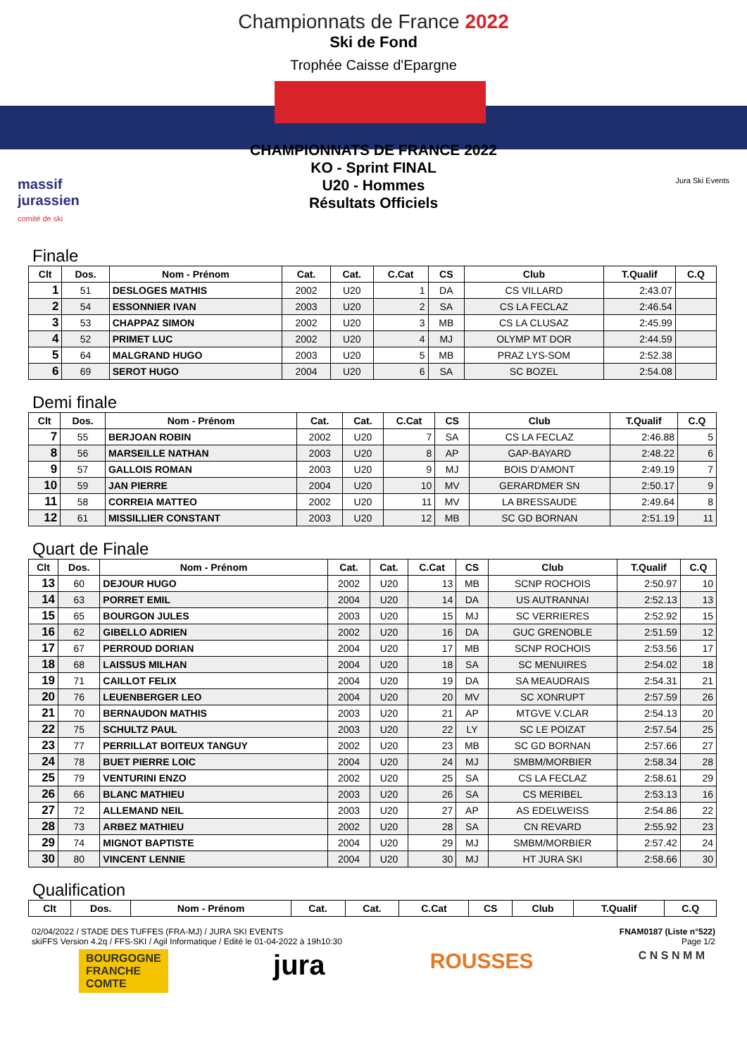Championnats de France 2022
Ski de Fond
Trophée Caisse d'Epargne
CHAMPIONNATS DE FRANCE 2022
KO - Sprint FINAL
U20 - Hommes
Résultats Officiels
massif
jurassien
comité de ski
Jura Ski Events
Finale
| Clt | Dos. | Nom - Prénom | Cat. | Cat. | C.Cat | CS | Club | T.Qualif | C.Q |
| --- | --- | --- | --- | --- | --- | --- | --- | --- | --- |
| 1 | 51 | DESLOGES MATHIS | 2002 | U20 | 1 | DA | CS VILLARD | 2:43.07 | |
| 2 | 54 | ESSONNIER IVAN | 2003 | U20 | 2 | SA | CS LA FECLAZ | 2:46.54 | |
| 3 | 53 | CHAPPAZ SIMON | 2002 | U20 | 3 | MB | CS LA CLUSAZ | 2:45.99 | |
| 4 | 52 | PRIMET LUC | 2002 | U20 | 4 | MJ | OLYMP MT DOR | 2:44.59 | |
| 5 | 64 | MALGRAND HUGO | 2003 | U20 | 5 | MB | PRAZ LYS-SOM | 2:52.38 | |
| 6 | 69 | SEROT HUGO | 2004 | U20 | 6 | SA | SC BOZEL | 2:54.08 | |
Demi finale
| Clt | Dos. | Nom - Prénom | Cat. | Cat. | C.Cat | CS | Club | T.Qualif | C.Q |
| --- | --- | --- | --- | --- | --- | --- | --- | --- | --- |
| 7 | 55 | BERJOAN ROBIN | 2002 | U20 | 7 | SA | CS LA FECLAZ | 2:46.88 | 5 |
| 8 | 56 | MARSEILLE NATHAN | 2003 | U20 | 8 | AP | GAP-BAYARD | 2:48.22 | 6 |
| 9 | 57 | GALLOIS ROMAN | 2003 | U20 | 9 | MJ | BOIS D'AMONT | 2:49.19 | 7 |
| 10 | 59 | JAN PIERRE | 2004 | U20 | 10 | MV | GERARDMER SN | 2:50.17 | 9 |
| 11 | 58 | CORREIA MATTEO | 2002 | U20 | 11 | MV | LA BRESSAUDE | 2:49.64 | 8 |
| 12 | 61 | MISSILLIER CONSTANT | 2003 | U20 | 12 | MB | SC GD BORNAN | 2:51.19 | 11 |
Quart de Finale
| Clt | Dos. | Nom - Prénom | Cat. | Cat. | C.Cat | CS | Club | T.Qualif | C.Q |
| --- | --- | --- | --- | --- | --- | --- | --- | --- | --- |
| 13 | 60 | DEJOUR HUGO | 2002 | U20 | 13 | MB | SCNP ROCHOIS | 2:50.97 | 10 |
| 14 | 63 | PORRET EMIL | 2004 | U20 | 14 | DA | US AUTRANNAI | 2:52.13 | 13 |
| 15 | 65 | BOURGON JULES | 2003 | U20 | 15 | MJ | SC VERRIERES | 2:52.92 | 15 |
| 16 | 62 | GIBELLO ADRIEN | 2002 | U20 | 16 | DA | GUC GRENOBLE | 2:51.59 | 12 |
| 17 | 67 | PERROUD DORIAN | 2004 | U20 | 17 | MB | SCNP ROCHOIS | 2:53.56 | 17 |
| 18 | 68 | LAISSUS MILHAN | 2004 | U20 | 18 | SA | SC MENUIRES | 2:54.02 | 18 |
| 19 | 71 | CAILLOT FELIX | 2004 | U20 | 19 | DA | SA MEAUDRAIS | 2:54.31 | 21 |
| 20 | 76 | LEUENBERGER LEO | 2004 | U20 | 20 | MV | SC XONRUPT | 2:57.59 | 26 |
| 21 | 70 | BERNAUDON MATHIS | 2003 | U20 | 21 | AP | MTGVE V.CLAR | 2:54.13 | 20 |
| 22 | 75 | SCHULTZ PAUL | 2003 | U20 | 22 | LY | SC LE POIZAT | 2:57.54 | 25 |
| 23 | 77 | PERRILLAT BOITEUX TANGUY | 2002 | U20 | 23 | MB | SC GD BORNAN | 2:57.66 | 27 |
| 24 | 78 | BUET PIERRE LOIC | 2004 | U20 | 24 | MJ | SMBM/MORBIER | 2:58.34 | 28 |
| 25 | 79 | VENTURINI ENZO | 2002 | U20 | 25 | SA | CS LA FECLAZ | 2:58.61 | 29 |
| 26 | 66 | BLANC MATHIEU | 2003 | U20 | 26 | SA | CS MERIBEL | 2:53.13 | 16 |
| 27 | 72 | ALLEMAND NEIL | 2003 | U20 | 27 | AP | AS EDELWEISS | 2:54.86 | 22 |
| 28 | 73 | ARBEZ MATHIEU | 2002 | U20 | 28 | SA | CN REVARD | 2:55.92 | 23 |
| 29 | 74 | MIGNOT BAPTISTE | 2004 | U20 | 29 | MJ | SMBM/MORBIER | 2:57.42 | 24 |
| 30 | 80 | VINCENT LENNIE | 2004 | U20 | 30 | MJ | HT JURA SKI | 2:58.66 | 30 |
Qualification
| Clt | Dos. | Nom - Prénom | Cat. | Cat. | C.Cat | CS | Club | T.Qualif | C.Q |
| --- | --- | --- | --- | --- | --- | --- | --- | --- | --- |
02/04/2022 / STADE DES TUFFES (FRA-MJ) / JURA SKI EVENTS
skiFFS Version 4.2q / FFS-SKI / Agil Informatique / Edité le 01-04-2022 à 19h10:30
FNAM0187 (Liste n°522)
Page 1/2
BOURGOGNE
FRANCHE
COMTE
jura
ROUSSES
C N S N M M